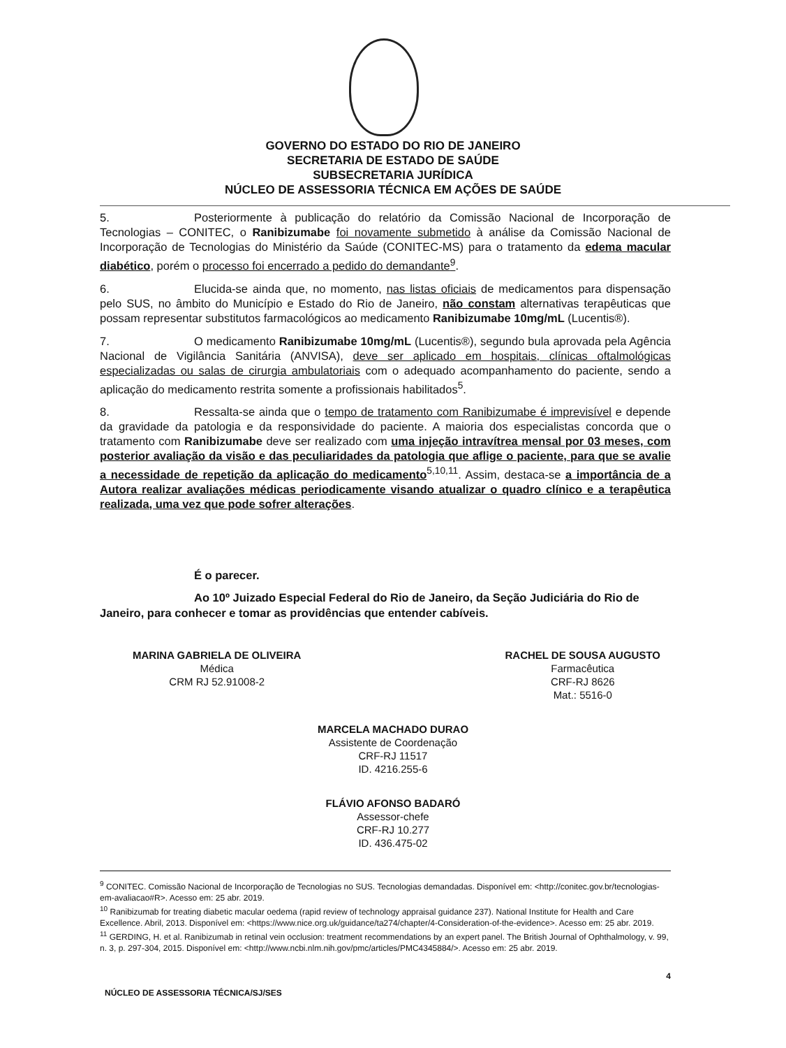GOVERNO DO ESTADO DO RIO DE JANEIRO
SECRETARIA DE ESTADO DE SAÚDE
SUBSECRETARIA JURÍDICA
NÚCLEO DE ASSESSORIA TÉCNICA EM AÇÕES DE SAÚDE
5. Posteriormente à publicação do relatório da Comissão Nacional de Incorporação de Tecnologias – CONITEC, o Ranibizumabe foi novamente submetido à análise da Comissão Nacional de Incorporação de Tecnologias do Ministério da Saúde (CONITEC-MS) para o tratamento da edema macular diabético, porém o processo foi encerrado a pedido do demandante<sup>9</sup>.
6. Elucida-se ainda que, no momento, nas listas oficiais de medicamentos para dispensação pelo SUS, no âmbito do Município e Estado do Rio de Janeiro, não constam alternativas terapêuticas que possam representar substitutos farmacológicos ao medicamento Ranibizumabe 10mg/mL (Lucentis®).
7. O medicamento Ranibizumabe 10mg/mL (Lucentis®), segundo bula aprovada pela Agência Nacional de Vigilância Sanitária (ANVISA), deve ser aplicado em hospitais, clínicas oftalmológicas especializadas ou salas de cirurgia ambulatoriais com o adequado acompanhamento do paciente, sendo a aplicação do medicamento restrita somente a profissionais habilitados<sup>5</sup>.
8. Ressalta-se ainda que o tempo de tratamento com Ranibizumabe é imprevisível e depende da gravidade da patologia e da responsividade do paciente. A maioria dos especialistas concorda que o tratamento com Ranibizumabe deve ser realizado com uma injeção intravítrea mensal por 03 meses, com posterior avaliação da visão e das peculiaridades da patologia que aflige o paciente, para que se avalie a necessidade de repetição da aplicação do medicamento<sup>5,10,11</sup>. Assim, destaca-se a importância de a Autora realizar avaliações médicas periodicamente visando atualizar o quadro clínico e a terapêutica realizada, uma vez que pode sofrer alterações.
É o parecer.
Ao 10º Juizado Especial Federal do Rio de Janeiro, da Seção Judiciária do Rio de Janeiro, para conhecer e tomar as providências que entender cabíveis.
MARINA GABRIELA DE OLIVEIRA
Médica
CRM RJ 52.91008-2
RACHEL DE SOUSA AUGUSTO
Farmacêutica
CRF-RJ 8626
Mat.: 5516-0
MARCELA MACHADO DURAO
Assistente de Coordenação
CRF-RJ 11517
ID. 4216.255-6
FLÁVIO AFONSO BADARÓ
Assessor-chefe
CRF-RJ 10.277
ID. 436.475-02
<sup>9</sup> CONITEC. Comissão Nacional de Incorporação de Tecnologias no SUS. Tecnologias demandadas. Disponível em: <http://conitec.gov.br/tecnologias-em-avaliacao#R>. Acesso em: 25 abr. 2019.
<sup>10</sup> Ranibizumab for treating diabetic macular oedema (rapid review of technology appraisal guidance 237). National Institute for Health and Care Excellence. Abril, 2013. Disponível em: <https://www.nice.org.uk/guidance/ta274/chapter/4-Consideration-of-the-evidence>. Acesso em: 25 abr. 2019.
<sup>11</sup> GERDING, H. et al. Ranibizumab in retinal vein occlusion: treatment recommendations by an expert panel. The British Journal of Ophthalmology, v. 99, n. 3, p. 297-304, 2015. Disponível em: <http://www.ncbi.nlm.nih.gov/pmc/articles/PMC4345884/>. Acesso em: 25 abr. 2019.
4
NÚCLEO DE ASSESSORIA TÉCNICA/SJ/SES